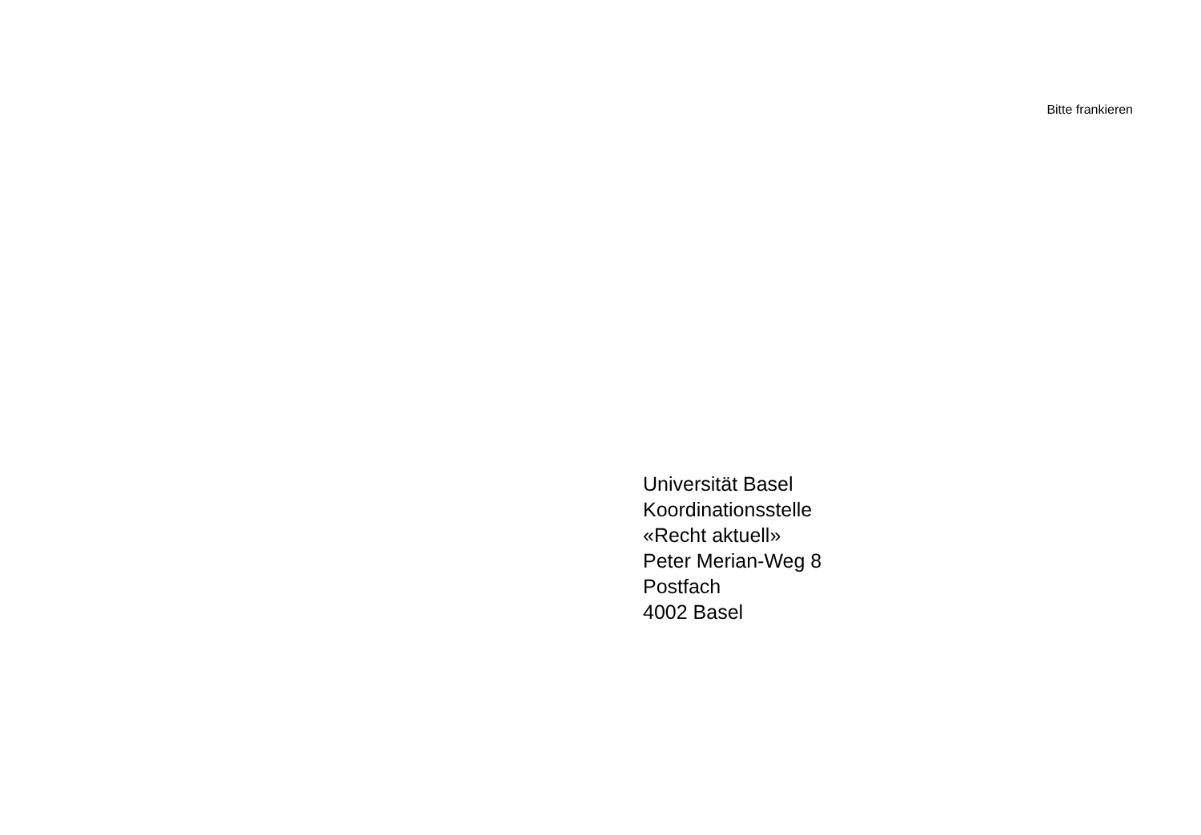Bitte frankieren
Universität Basel
Koordinationsstelle
«Recht aktuell»
Peter Merian-Weg 8
Postfach
4002 Basel